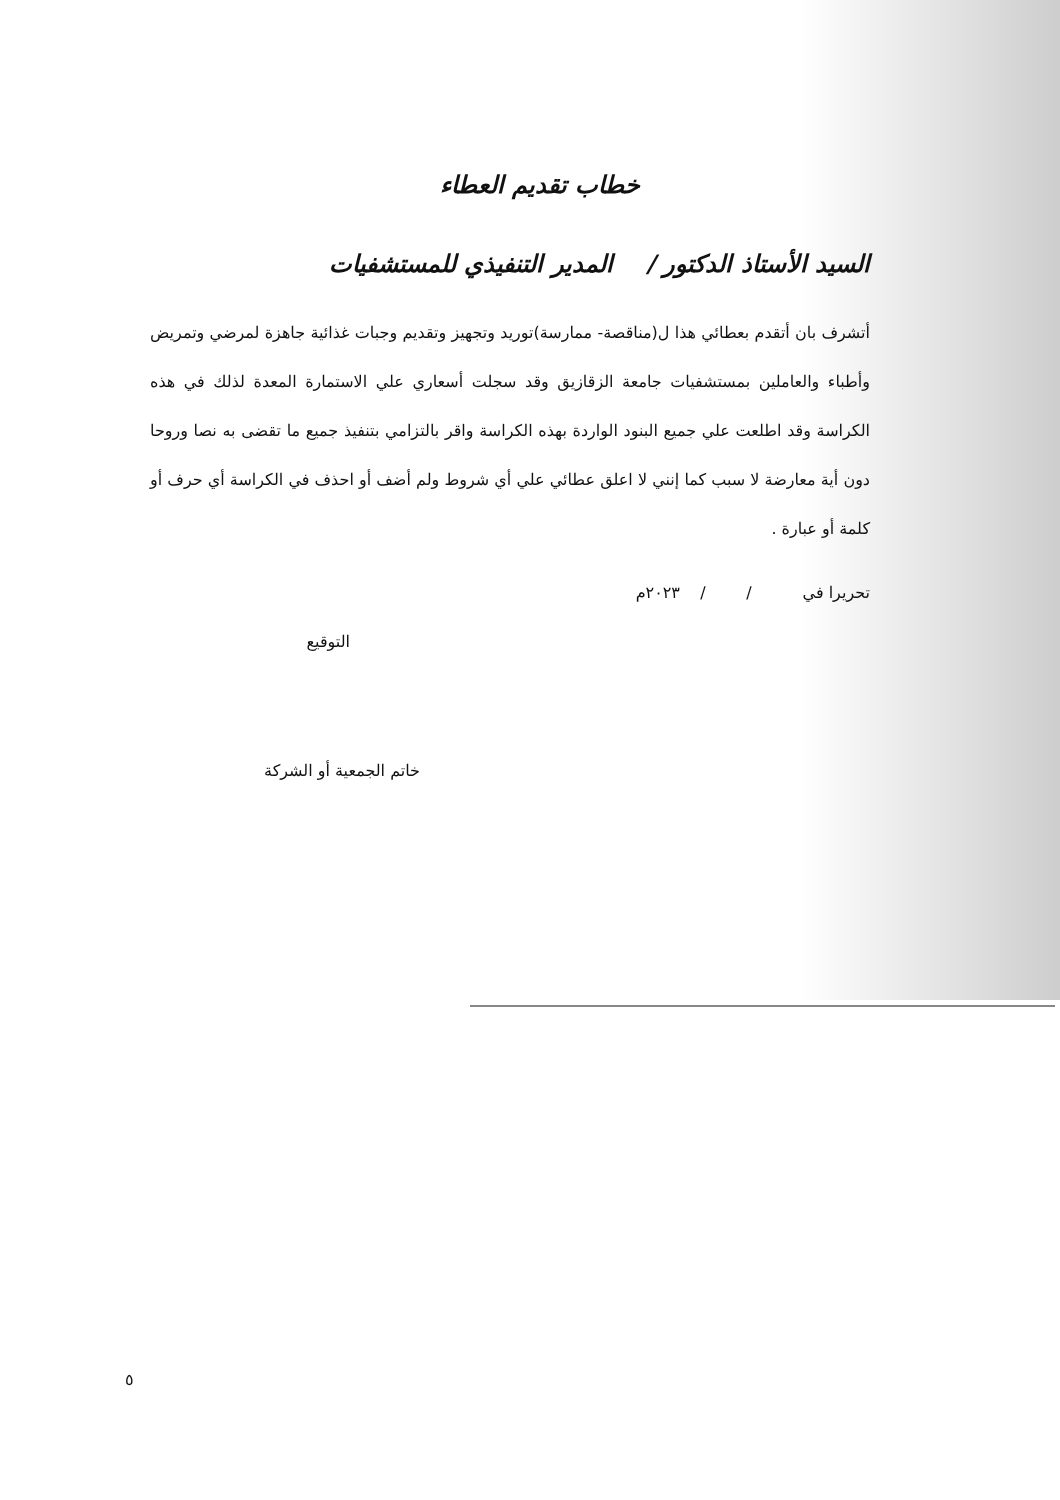خطاب تقديم العطاء
السيد الأستاذ الدكتور / المدير التنفيذي للمستشفيات
أتشرف بان أتقدم بعطائي هذا ل(مناقصة- ممارسة)توريد وتجهيز وتقديم وجبات غذائية جاهزة لمرضي وتمريض وأطباء والعاملين بمستشفيات جامعة الزقازيق وقد سجلت أسعاري علي الاستمارة المعدة لذلك في هذه الكراسة وقد اطلعت علي جميع البنود الواردة بهذه الكراسة واقر بالتزامي بتنفيذ جميع ما تقضى به نصا وروحا دون أية معارضة لا سبب كما إنني لا اعلق عطائي علي أي شروط ولم أضف أو احذف في الكراسة أي حرف أو كلمة أو عبارة .
تحريرا في / / ٢٠٢٣م
التوقيع
خاتم الجمعية أو الشركة
٥